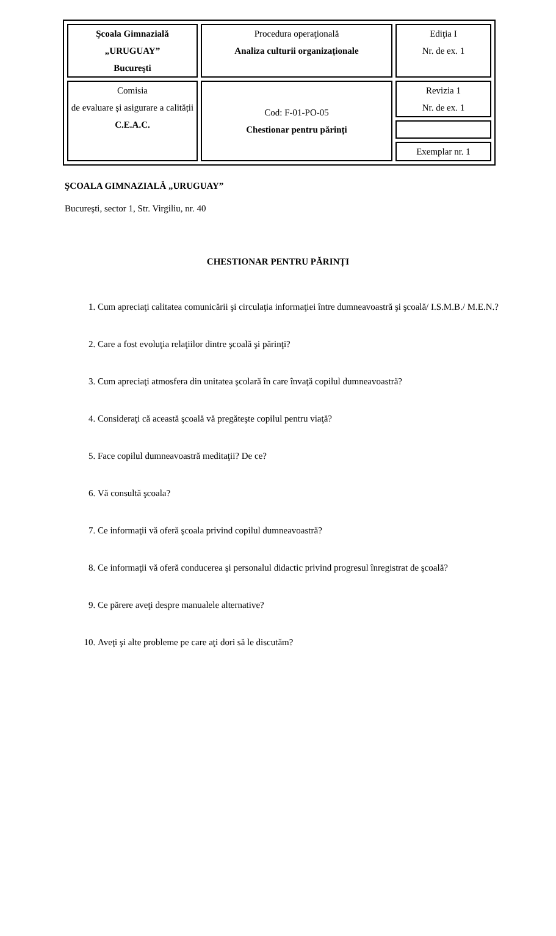| Şcoala Gimnazială „URUGUAY” Bucureşti | Procedura operaţională Analiza culturii organizaționale | Ediţia I Nr. de ex. 1 |
| Comisia de evaluare și asigurare a calității C.E.A.C. | Cod: F-01-PO-05 Chestionar pentru părinți | Revizia 1 Nr. de ex. 1 |
| | | Exemplar nr. 1 |
ŞCOALA GIMNAZIALĂ „URUGUAY”
Bucureşti, sector 1, Str. Virgiliu, nr. 40
CHESTIONAR PENTRU PĂRINȚI
1. Cum apreciaţi calitatea comunicării şi circulaţia informaţiei între dumneavoastră şi şcoală/ I.S.M.B./ M.E.N.?
2. Care a fost evoluţia relaţiilor dintre şcoală şi părinţi?
3. Cum apreciaţi atmosfera din unitatea şcolară în care învaţă copilul dumneavoastră?
4. Consideraţi că această şcoală vă pregăteşte copilul pentru viaţă?
5. Face copilul dumneavoastră meditaţii? De ce?
6. Vă consultă şcoala?
7. Ce informaţii vă oferă şcoala privind copilul dumneavoastră?
8. Ce informaţii vă oferă conducerea şi personalul didactic privind progresul înregistrat de şcoală?
9. Ce părere aveţi despre manualele alternative?
10. Aveţi şi alte probleme pe care aţi dori să le discutăm?